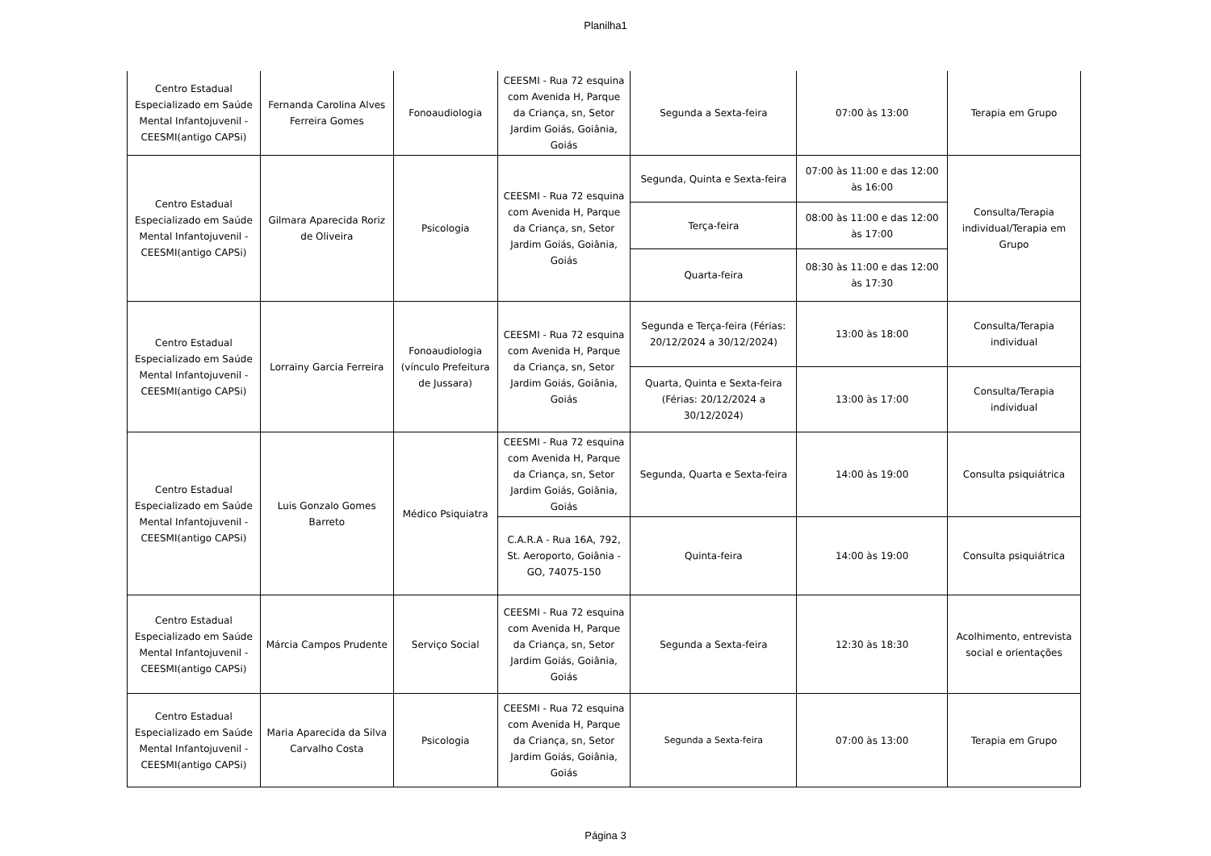Planilha1
| Centro Estadual Especializado em Saúde Mental Infantojuvenil - CEESMI(antigo CAPSi) | Fernanda Carolina Alves Ferreira Gomes | Fonoaudiologia | CEESMI - Rua 72 esquina com Avenida H, Parque da Criança, sn, Setor Jardim Goiás, Goiânia, Goiás | Segunda a Sexta-feira | 07:00 às 13:00 | Terapia em Grupo |
| Centro Estadual Especializado em Saúde Mental Infantojuvenil - CEESMI(antigo CAPSi) | Gilmara Aparecida Roriz de Oliveira | Psicologia | CEESMI - Rua 72 esquina com Avenida H, Parque da Criança, sn, Setor Jardim Goiás, Goiânia, Goiás | Segunda, Quinta e Sexta-feira | 07:00 às 11:00 e das 12:00 às 16:00 | Consulta/Terapia individual/Terapia em Grupo |
| | | | | Terça-feira | 08:00 às 11:00 e das 12:00 às 17:00 | |
| | | | | Quarta-feira | 08:30 às 11:00 e das 12:00 às 17:30 | |
| Centro Estadual Especializado em Saúde Mental Infantojuvenil - CEESMI(antigo CAPSi) | Lorrainy Garcia Ferreira | Fonoaudiologia (vínculo Prefeitura de Jussara) | CEESMI - Rua 72 esquina com Avenida H, Parque da Criança, sn, Setor Jardim Goiás, Goiânia, Goiás | Segunda e Terça-feira (Férias: 20/12/2024 a 30/12/2024) | 13:00 às 18:00 | Consulta/Terapia individual |
| | | | | Quarta, Quinta e Sexta-feira (Férias: 20/12/2024 a 30/12/2024) | 13:00 às 17:00 | Consulta/Terapia individual |
| Centro Estadual Especializado em Saúde Mental Infantojuvenil - CEESMI(antigo CAPSi) | Luis Gonzalo Gomes Barreto | Médico Psiquiatra | CEESMI - Rua 72 esquina com Avenida H, Parque da Criança, sn, Setor Jardim Goiás, Goiânia, Goiás | Segunda, Quarta e Sexta-feira | 14:00 às 19:00 | Consulta psiquiátrica |
| | | | C.A.R.A - Rua 16A, 792, St. Aeroporto, Goiânia - GO, 74075-150 | Quinta-feira | 14:00 às 19:00 | Consulta psiquiátrica |
| Centro Estadual Especializado em Saúde Mental Infantojuvenil - CEESMI(antigo CAPSi) | Márcia Campos Prudente | Serviço Social | CEESMI - Rua 72 esquina com Avenida H, Parque da Criança, sn, Setor Jardim Goiás, Goiânia, Goiás | Segunda a Sexta-feira | 12:30 às 18:30 | Acolhimento, entrevista social e orientações |
| Centro Estadual Especializado em Saúde Mental Infantojuvenil - CEESMI(antigo CAPSi) | Maria Aparecida da Silva Carvalho Costa | Psicologia | CEESMI - Rua 72 esquina com Avenida H, Parque da Criança, sn, Setor Jardim Goiás, Goiânia, Goiás | Segunda a Sexta-feira | 07:00 às 13:00 | Terapia em Grupo |
Página 3